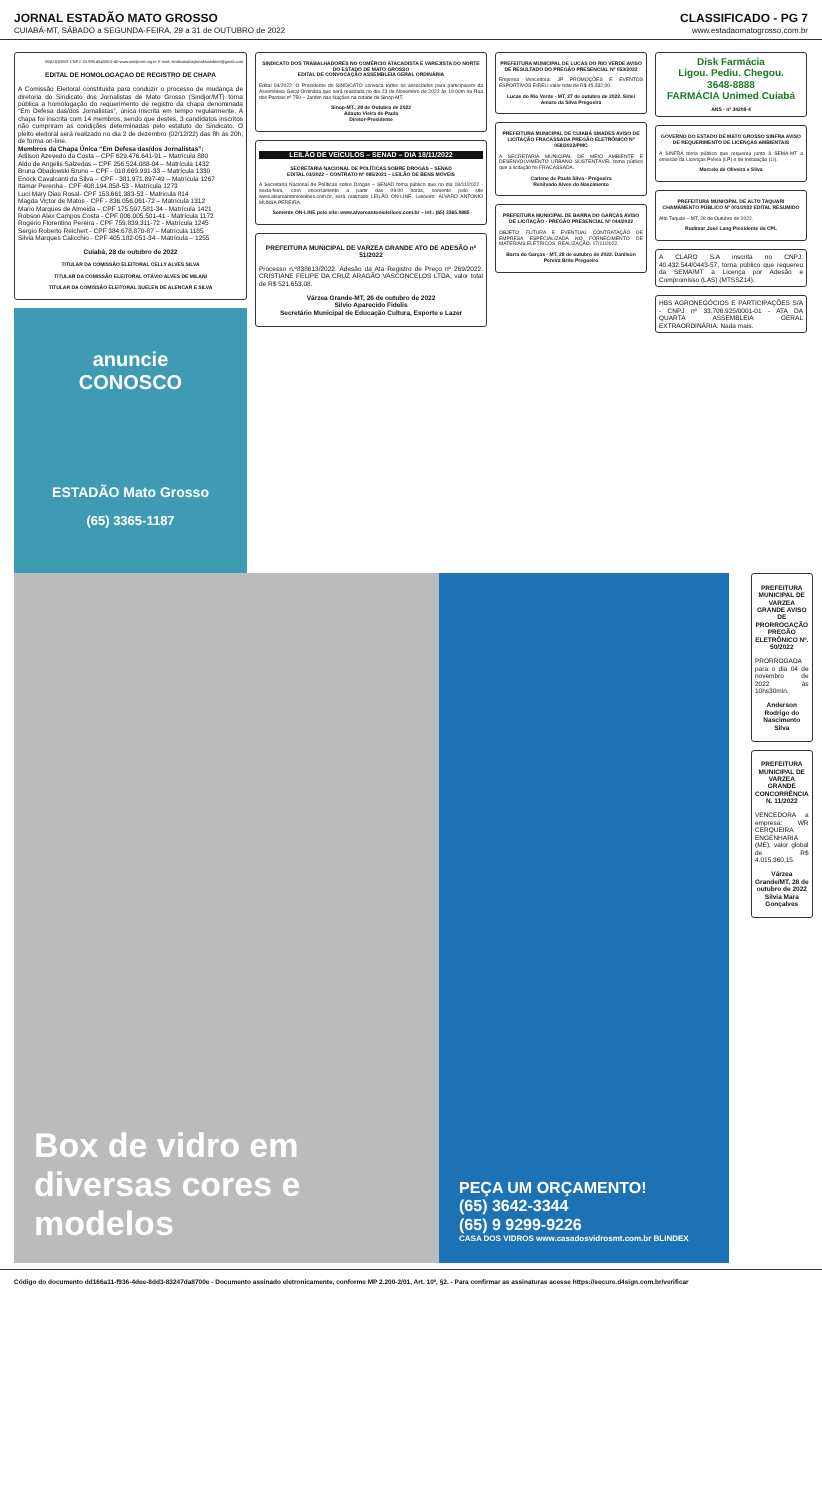JORNAL ESTADÃO MATO GROSSO
CUIABÁ-MT, SÁBADO a SEGUNDA-FEIRA, 29 a 31 de OUTUBRO de 2022
CLASSIFICADO - PG 7
www.estadaomatogrosso.com.br
SINDJOR/MT CNPJ: 03.990.454/0001-45 www.sindjormt.org.br E-mail: sindicatodosjornalistasdemt@gmail.com
EDITAL DE HOMOLOGAÇAO DE REGISTRO DE CHAPA
A Comissão Eleitoral constituída para conduzir o processo de mudança de diretoria do Sindicato dos Jornalistas de Mato Grosso (Sindjor/MT) torna pública a homologação do requerimento de registro da chapa denominada “Em Defesa das/dos Jornalistas”, única inscrita em tempo regularmente. A chapa foi inscrita com 14 membros, sendo que destes, 3 candidatos inscritos não cumpriram as condições determinadas pelo estatuto do Sindicato. O pleito eleitoral será realizado no dia 2 de dezembro (02/12/22) das 8h às 20h, de forma on-line.
Membros da Chapa Única “Em Defesa das/dos Jornalistas”:
Adilson Azevedo da Costa – CPF 629.476.641-91 – Matrícula 880
Aldo de Angelis Salzedas – CPF 256.524.088-04 – Matrícula 1432
Bruna Obadowski Bruno – CPF - 018.669.991-33 – Matrícula 1330
Enock Cavalcanti da Silva – CPF - 381.971.897-49 – Matrícula 1267
Itamar Perenha - CPF 408.194.858-53 - Matrícula 1273
Luci Mary Dias Rosal- CPF 153.661.383-53 - Matricula 814
Magda Victor de Matos - CPF - 836.056.061-72 – Matrícula 1312
Mario Marques de Almeida – CPF 175.597.581-34 - Matrícula 1421
Robson Alex Campos Costa - CPF 006.005.501-41 - Matrícula 1172
Rogério Florentino Pereira - CPF 759.839.311-72 - Matrícula 1245
Sergio Roberto Reichert - CPF 384.678.870-87 – Matrícula 1185
Silvia Marques Calicchio - CPF 405.182-051-34 - Matrícula – 1255
Cuiabá, 28 de outubro de 2022
TITULAR DA COMISSÃO ELEITORAL CELLY ALVES SILVA
TITULAR DA COMISSÃO ELEITORAL OTÁVIO ALVES DE MILANI
TITULAR DA COMISSÃO ELEITORAL SUELEN DE ALENCAR E SILVA
anuncie
CONOSCO
ESTADÃO Mato Grosso
(65) 3365-1187
SINDICATO DOS TRABALHADORES NO COMÉRCIO ATACADISTA E VAREJISTA DO NORTE DO ESTADO DE MATO GROSSO
EDITAL DE CONVOCAÇÃO ASSEMBLEIA GERAL ORDINÁRIA
Edital 04/2022. O Presidente do SINDICATO convoca todos os associados para participarem da Assembleia Geral Ordinária que será realizada no dia 23 de Novembro de 2022 às 19:00m na Rua dos Pardais nº 750 – Jardim das Nações na cidade de Sinop-MT.
Sinop-MT., 28 de Outubro de 2022
Adauto Vieira de Paula
Diretor-Presidente
LEILÃO DE VEÍCULOS – SENAD – DIA 18/11/2022
SECRETARIA NACIONAL DE POLÍTICAS SOBRE DROGAS – SENAD
EDITAL 03/2022 – CONTRATO Nº 085/2021 – LEILÃO DE BENS MÓVEIS
A Secretaria Nacional de Políticas sobre Drogas – SENAD torna público que no dia 18/11/2022 - sexta-feira, com encerramento a partir das 09:00 horas, somente pelo site www.alvaroantonioleiloes.com.br, será realizado LEILÃO ON-LINE. Leiloeiro: ÁLVARO ANTONIO MUSSA PEREIRA.
Somente ON-LINE pelo site: www.alvaroantonioleiloes.com.br – inf.: (65) 3365.9885
PREFEITURA MUNICIPAL DE VARZEA GRANDE ATO DE ADESÃO nº 51/2022
Processo n.º838613/2022. Adesão da Ata Registro de Preço nº 269/2022. CRISTIANE FELIPE DA CRUZ ARAGÃO VASCONCELOS LTDA, valor total de R$ 521.653,08.
Várzea Grande-MT, 26 de outubro de 2022
Silvio Aparecido Fidelis
Secretário Municipal de Educação Cultura, Esporte e Lazer
PREFEITURA MUNICIPAL DE LUCAS DO RIO VERDE AVISO DE RESULTADO DO PREGÃO PRESENCIAL Nº 053/2022
Empresa Vencedora: JP PROMOÇÕES E EVENTOS ESPORTIVOS EIRELI valor total de R$ 45.332,00.
Lucas do Rio Verde - MT, 27 de outubro de 2022. Sirlei Amaro da Silva Pregoeira
PREFEITURA MUNICIPAL DE CUIABÁ SMADES AVISO DE LICITAÇÃO FRACASSADA PREGÃO ELETRÔNICO Nº 058/2022/PMC
A SECRETARIA MUNICIPAL DE MEIO AMBIENTE E DESENVOLVIMENTO URBANO SUSTENTÁVEL torna público que a licitação foi FRACASSADA.
Carlene de Paula Silva - Pregoeira
Renilvado Alves do Nascimento
PREFEITURA MUNICIPAL DE BARRA DO GARÇAS AVISO DE LICITAÇÃO - PREGÃO PRESENCIAL Nº 044/2022
OBJETO: FUTURA E EVENTUAL CONTRATAÇÃO DE EMPRESA ESPECIALIZADA NO FORNECIMENTO DE MATERIAIS ELÉTRICOS. REALIZAÇÃO: 17/11/2022.
Barra do Garças - MT, 28 de outubro de 2022. Danilson Pereira Brito Pregoeiro
Disk Farmácia
Ligou. Pediu. Chegou.
3648-8888
FARMÁCIA Unimed Cuiabá
ANS - nº 34208-4
GOVERNO DO ESTADO DE MATO GROSSO SINFRA AVISO DE REQUERIMENTO DE LICENÇAS AMBIENTAIS
A SINFRA torna público que requereu junto à SEMA-MT a emissão da Licenças Prévia (LP) e de Instalação (LI).
Marcelo de Oliveira e Silva
PREFEITURA MUNICIPAL DE ALTO TAQUARI CHAMAMENTO PÚBLICO Nº 001/2022 EDITAL RESUMIDO
Alto Taquari – MT, 28 de Outubro de 2022.
Rudimar José Lang Presidente da CPL
A CLARO S.A inscrita no CNPJ: 40.432.544/0443-57, torna público que requereu da SEMA/MT a Licença por Adesão e Compromisso (LAS) (MTSSZ14).
HBS AGRONEGÓCIOS E PARTICIPAÇÕES S/A - CNPJ nº 33.706.925/0001-01 - ATA DA QUARTA ASSEMBLEIA GERAL EXTRAORDINÁRIA. Nada mais.
Box de vidro em diversas cores e modelos
PEÇA UM ORÇAMENTO!
(65) 3642-3344
(65) 9 9299-9226
CASA DOS VIDROS www.casadosvidrosmt.com.br BLINDEX
PREFEITURA MUNICIPAL DE VARZEA GRANDE AVISO DE PRORROGAÇÃO PREGÃO ELETRÔNICO Nº. 50/2022
PRORROGADA para o dia 04 de novembro de 2022 às 10hs30min.
Anderson Rodrigo do Nascimento Silva
PREFEITURA MUNICIPAL DE VARZEA GRANDE CONCORRÊNCIA N. 11/2022
VENCEDORA a empresa: WR CERQUEIRA ENGENHARIA (ME), valor global de R$ 4.015.360,15.
Várzea Grande/MT, 28 de outubro de 2022 Silvia Mara Gonçalves
Código do documento dd166a11-f936-4dee-8dd3-83247da8700e - Documento assinado eletronicamente, conforme MP 2.200-2/01, Art. 10º, §2. - Para confirmar as assinaturas acesse https://secure.d4sign.com.br/verificar